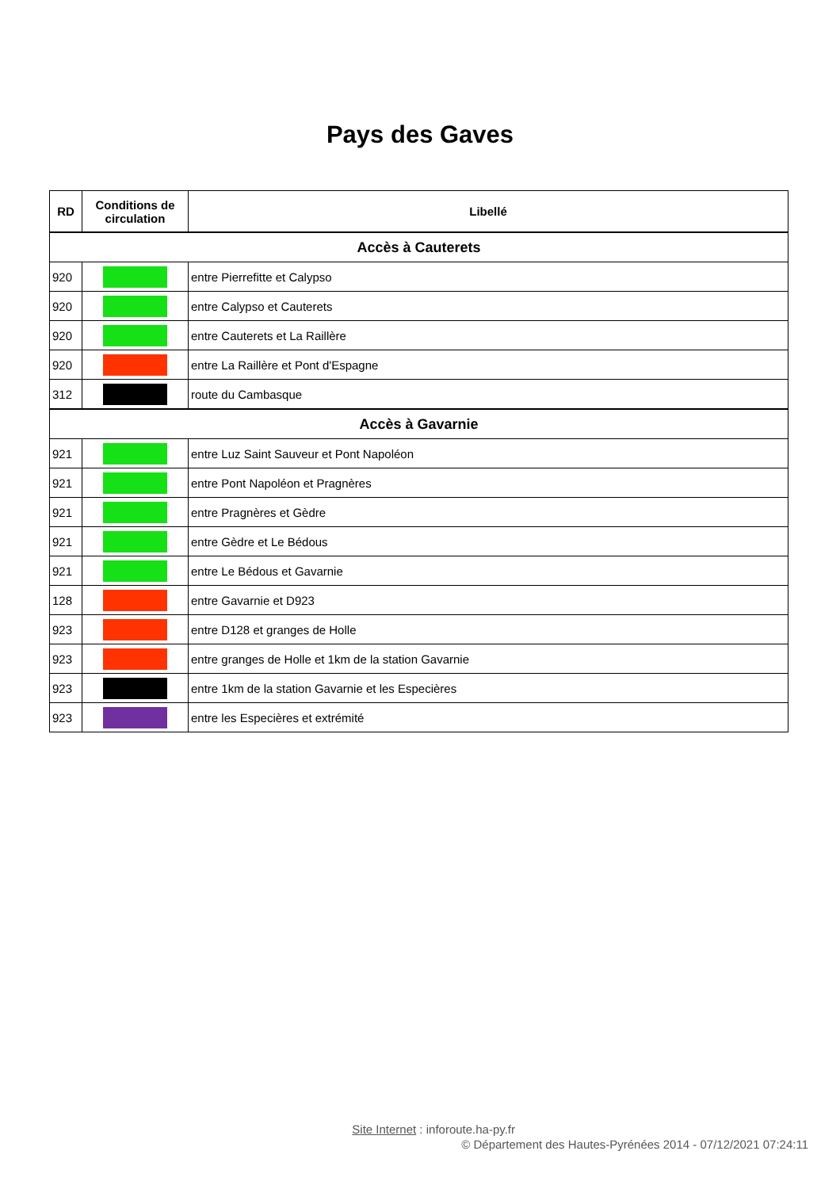Pays des Gaves
| RD | Conditions de circulation | Libellé |
| --- | --- | --- |
| Accès à Cauterets | | |
| 920 | | entre Pierrefitte et Calypso |
| 920 | | entre Calypso et Cauterets |
| 920 | | entre Cauterets et La Raillère |
| 920 | | entre La Raillère et Pont d'Espagne |
| 312 | | route du Cambasque |
| Accès à Gavarnie | | |
| 921 | | entre Luz Saint Sauveur et Pont Napoléon |
| 921 | | entre Pont Napoléon et Pragnères |
| 921 | | entre Pragnères et Gèdre |
| 921 | | entre Gèdre et Le Bédous |
| 921 | | entre Le Bédous et Gavarnie |
| 128 | | entre Gavarnie et D923 |
| 923 | | entre D128 et granges de Holle |
| 923 | | entre granges de Holle et 1km de la station Gavarnie |
| 923 | | entre 1km de la station Gavarnie et les Especières |
| 923 | | entre les Especières et extrémité |
Site Internet : inforoute.ha-py.fr
© Département des Hautes-Pyrénées 2014 - 07/12/2021 07:24:11